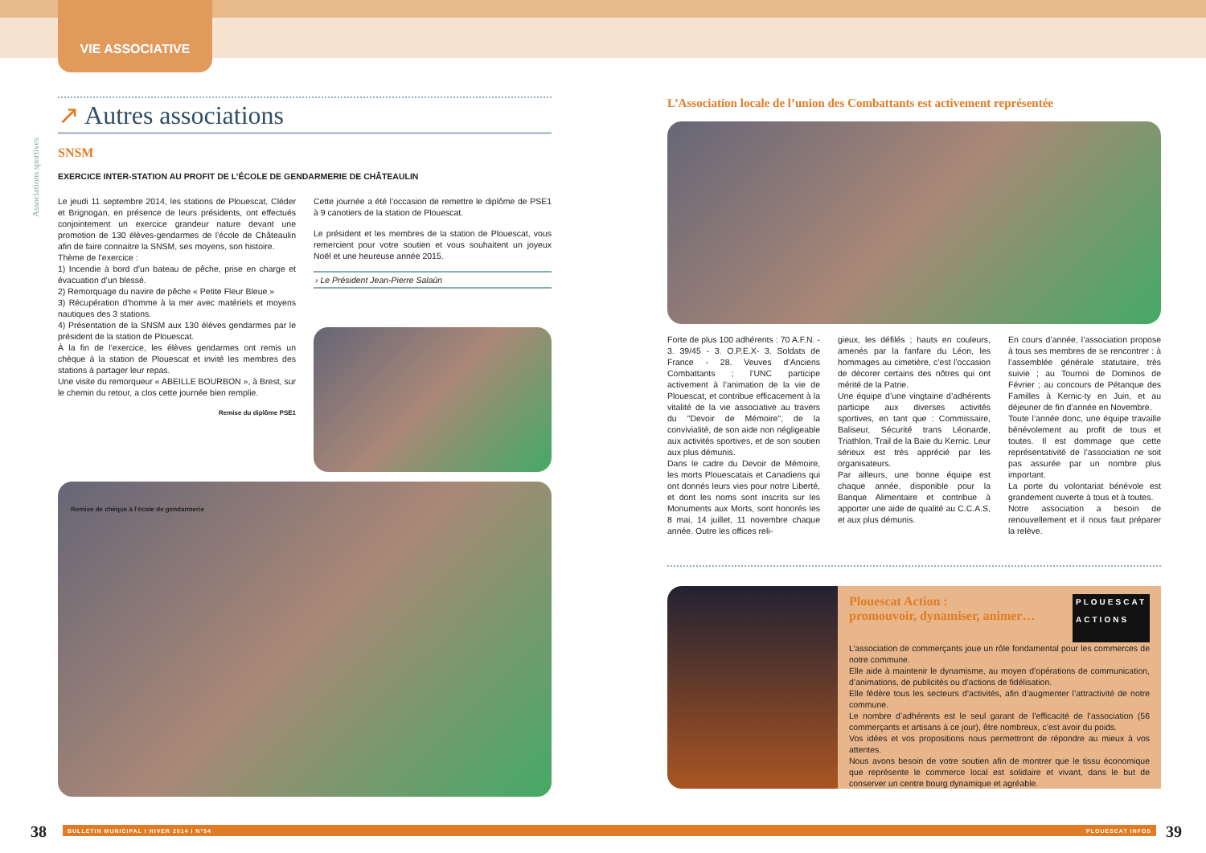VIE ASSOCIATIVE
↗ Autres associations
SNSM
EXERCICE INTER-STATION AU PROFIT DE L’ÉCOLE DE GENDARMERIE DE CHÂTEAULIN
Le jeudi 11 septembre 2014, les stations de Plouescat, Cléder et Brignogan, en présence de leurs présidents, ont effectués conjointement un exercice grandeur nature devant une promotion de 130 élèves-gendarmes de l’école de Châteaulin afin de faire connaitre la SNSM, ses moyens, son histoire.
Thème de l’exercice :
1) Incendie à bord d’un bateau de pêche, prise en charge et évacuation d’un blessé.
2) Remorquage du navire de pêche « Petite Fleur Bleue »
3) Récupération d’homme à la mer avec matériels et moyens nautiques des 3 stations.
4) Présentation de la SNSM aux 130 élèves gendarmes par le président de la station de Plouescat.
À la fin de l’exercice, les élèves gendarmes ont remis un chèque à la station de Plouescat et invité les membres des stations à partager leur repas.
Une visite du remorqueur « ABEILLE BOURBON », à Brest, sur le chemin du retour, a clos cette journée bien remplie.
Remise du diplôme PSE1
Cette journée a été l’occasion de remettre le diplôme de PSE1 à 9 canotiers de la station de Plouescat.
Le président et les membres de la station de Plouescat, vous remercient pour votre soutien et vous souhaitent un joyeux Noël et une heureuse année 2015.
› Le Président Jean-Pierre Salaün
Remise de chèque à l’école de gendarmerie
L’Association locale de l’union des Combattants est activement représentée
Forte de plus 100 adhérents : 70 A.F.N. - 3. 39/45 - 3. O.P.E.X- 3. Soldats de France - 28. Veuves d’Anciens Combattants ; l’UNC participe activement à l’animation de la vie de Plouescat, et contribue efficacement à la vitalité de la vie associative au travers du "Devoir de Mémoire", de la convivialité, de son aide non négligeable aux activités sportives, et de son soutien aux plus démunis.
Dans le cadre du Devoir de Mémoire, les morts Plouescatais et Canadiens qui ont donnés leurs vies pour notre Liberté, et dont les noms sont inscrits sur les Monuments aux Morts, sont honorés les 8 mai, 14 juillet, 11 novembre chaque année. Outre les offices reli-
gieux, les défilés ; hauts en couleurs, amenés par la fanfare du Léon, les hommages au cimetière, c’est l’occasion de décorer certains des nôtres qui ont mérité de la Patrie.
Une équipe d’une vingtaine d’adhérents participe aux diverses activités sportives, en tant que : Commissaire, Baliseur, Sécurité trans Léonarde, Triathlon, Trail de la Baie du Kernic. Leur sérieux est très apprécié par les organisateurs.
Par ailleurs, une bonne équipe est chaque année, disponible pour la Banque Alimentaire et contribue à apporter une aide de qualité au C.C.A.S, et aux plus démunis.
En cours d’année, l’association propose à tous ses membres de se rencontrer : à l’assemblée générale statutaire, très suivie ; au Tournoi de Dominos de Février ; au concours de Pétanque des Familles à Kernic-ty en Juin, et au déjeuner de fin d’année en Novembre.
Toute l’année donc, une équipe travaille bénévolement au profit de tous et toutes. Il est dommage que cette représentativité de l’association ne soit pas assurée par un nombre plus important.
La porte du volontariat bénévole est grandement ouverte à tous et à toutes.
Notre association a besoin de renouvellement et il nous faut préparer la relève.
Plouescat Action :
promouvoir, dynamiser, animer…
PLOUESCAT
ACTIONS
L’association de commerçants joue un rôle fondamental pour les commerces de notre commune.
Elle aide à maintenir le dynamisme, au moyen d’opérations de communication, d’animations, de publicités ou d’actions de fidélisation.
Elle fédère tous les secteurs d’activités, afin d’augmenter l’attractivité de notre commune.
Le nombre d’adhérents est le seul garant de l’efficacité de l’association (56 commerçants et artisans à ce jour), être nombreux, c’est avoir du poids.
Vos idées et vos propositions nous permettront de répondre au mieux à vos attentes.
Nous avons besoin de votre soutien afin de montrer que le tissu économique que représente le commerce local est solidaire et vivant, dans le but de conserver un centre bourg dynamique et agréable.
Associations sportives
38 BULLETIN MUNICIPAL I HIVER 2014 I N°54 PLOUESCAT INFOS 39